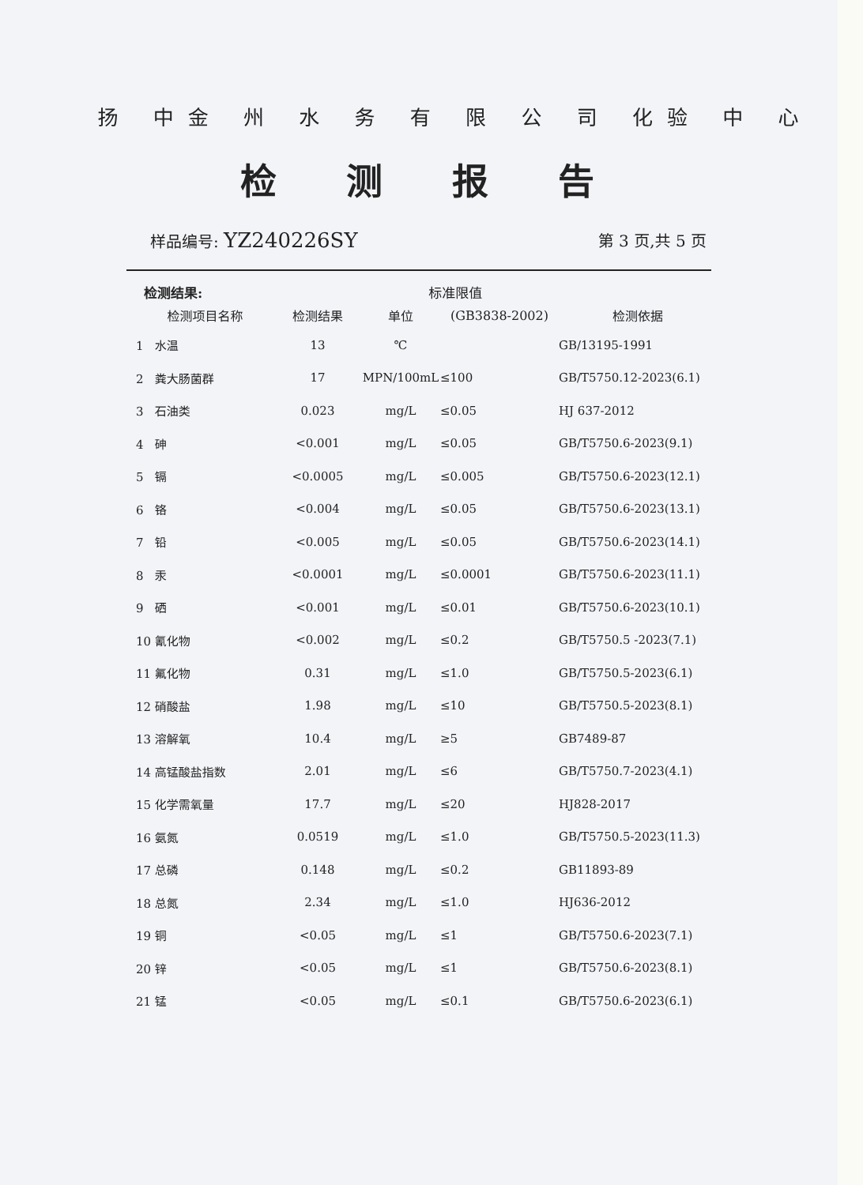扬 中金 州 水 务 有 限 公 司 化验 中 心
检 测 报 告
样品编号: YZ240226SY 第 3 页,共 5 页
检测结果: 标准限值
| 检测项目名称 | 检测结果 | 单位 | (GB3838-2002) | 检测依据 |
| --- | --- | --- | --- | --- |
| 1 水温 | 13 | ℃ | | GB/13195-1991 |
| 2 粪大肠菌群 | 17 | MPN/100mL | ≤100 | GB/T5750.12-2023(6.1) |
| 3 石油类 | 0.023 | mg/L | ≤0.05 | HJ 637-2012 |
| 4 砷 | <0.001 | mg/L | ≤0.05 | GB/T5750.6-2023(9.1) |
| 5 镉 | <0.0005 | mg/L | ≤0.005 | GB/T5750.6-2023(12.1) |
| 6 铬 | <0.004 | mg/L | ≤0.05 | GB/T5750.6-2023(13.1) |
| 7 铅 | <0.005 | mg/L | ≤0.05 | GB/T5750.6-2023(14.1) |
| 8 汞 | <0.0001 | mg/L | ≤0.0001 | GB/T5750.6-2023(11.1) |
| 9 硒 | <0.001 | mg/L | ≤0.01 | GB/T5750.6-2023(10.1) |
| 10 氰化物 | <0.002 | mg/L | ≤0.2 | GB/T5750.5 -2023(7.1) |
| 11 氟化物 | 0.31 | mg/L | ≤1.0 | GB/T5750.5-2023(6.1) |
| 12 硝酸盐 | 1.98 | mg/L | ≤10 | GB/T5750.5-2023(8.1) |
| 13 溶解氧 | 10.4 | mg/L | ≥5 | GB7489-87 |
| 14 高锰酸盐指数 | 2.01 | mg/L | ≤6 | GB/T5750.7-2023(4.1) |
| 15 化学需氧量 | 17.7 | mg/L | ≤20 | HJ828-2017 |
| 16 氨氮 | 0.0519 | mg/L | ≤1.0 | GB/T5750.5-2023(11.3) |
| 17 总磷 | 0.148 | mg/L | ≤0.2 | GB11893-89 |
| 18 总氮 | 2.34 | mg/L | ≤1.0 | HJ636-2012 |
| 19 铜 | <0.05 | mg/L | ≤1 | GB/T5750.6-2023(7.1) |
| 20 锌 | <0.05 | mg/L | ≤1 | GB/T5750.6-2023(8.1) |
| 21 锰 | <0.05 | mg/L | ≤0.1 | GB/T5750.6-2023(6.1) |